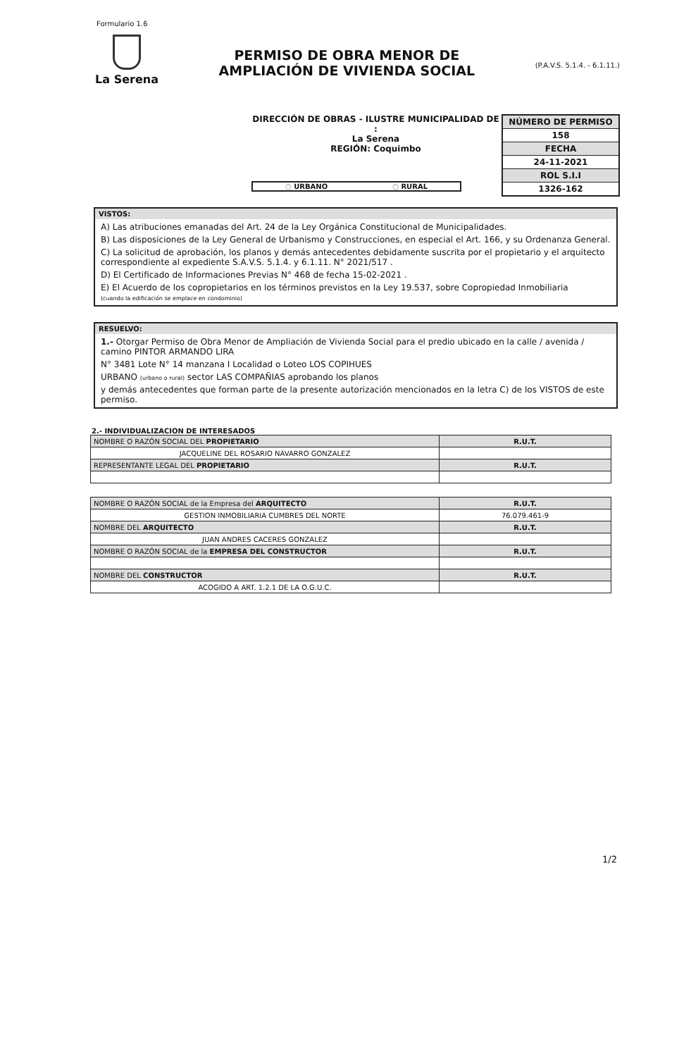Formulario 1.6
La Serena
PERMISO DE OBRA MENOR DE
AMPLIACIÓN DE VIVIENDA SOCIAL
(P.A.V.S. 5.1.4. - 6.1.11.)
DIRECCIÓN DE OBRAS - ILUSTRE MUNICIPALIDAD DE :
La Serena
REGIÓN: Coquimbo
| NÚMERO DE PERMISO |
| 158 |
| FECHA |
| 24-11-2021 |
| ROL S.I.I |
| 1326-162 |
◌ URBANO ◌ RURAL
VISTOS:
A) Las atribuciones emanadas del Art. 24 de la Ley Orgánica Constitucional de Municipalidades.
B) Las disposiciones de la Ley General de Urbanismo y Construcciones, en especial el Art. 166, y su Ordenanza General.
C) La solicitud de aprobación, los planos y demás antecedentes debidamente suscrita por el propietario y el arquitecto correspondiente al expediente S.A.V.S. 5.1.4. y 6.1.11. N° 2021/517 .
D) El Certificado de Informaciones Previas N° 468 de fecha 15-02-2021 .
E) El Acuerdo de los copropietarios en los términos previstos en la Ley 19.537, sobre Copropiedad Inmobiliaria
(cuando la edificación se emplace en condominio)
RESUELVO:
1.- Otorgar Permiso de Obra Menor de Ampliación de Vivienda Social para el predio ubicado en la calle / avenida / camino PINTOR ARMANDO LIRA
N° 3481 Lote N° 14 manzana I Localidad o Loteo LOS COPIHUES
URBANO (urbano o rural) sector LAS COMPAÑIAS aprobando los planos
y demás antecedentes que forman parte de la presente autorización mencionados en la letra C) de los VISTOS de este permiso.
2.- INDIVIDUALIZACION DE INTERESADOS
| NOMBRE O RAZÓN SOCIAL DEL PROPIETARIO | R.U.T. |
| JACQUELINE DEL ROSARIO NAVARRO GONZALEZ | |
| REPRESENTANTE LEGAL DEL PROPIETARIO | R.U.T. |
| NOMBRE O RAZÓN SOCIAL de la Empresa del ARQUITECTO | R.U.T. |
| GESTION INMOBILIARIA CUMBRES DEL NORTE | 76.079.461-9 |
| NOMBRE DEL ARQUITECTO | R.U.T. |
| JUAN ANDRES CACERES GONZALEZ | |
| NOMBRE O RAZÓN SOCIAL de la EMPRESA DEL CONSTRUCTOR | R.U.T. |
| NOMBRE DEL CONSTRUCTOR | R.U.T. |
| ACOGIDO A ART. 1.2.1 DE LA O.G.U.C. | |
1/2